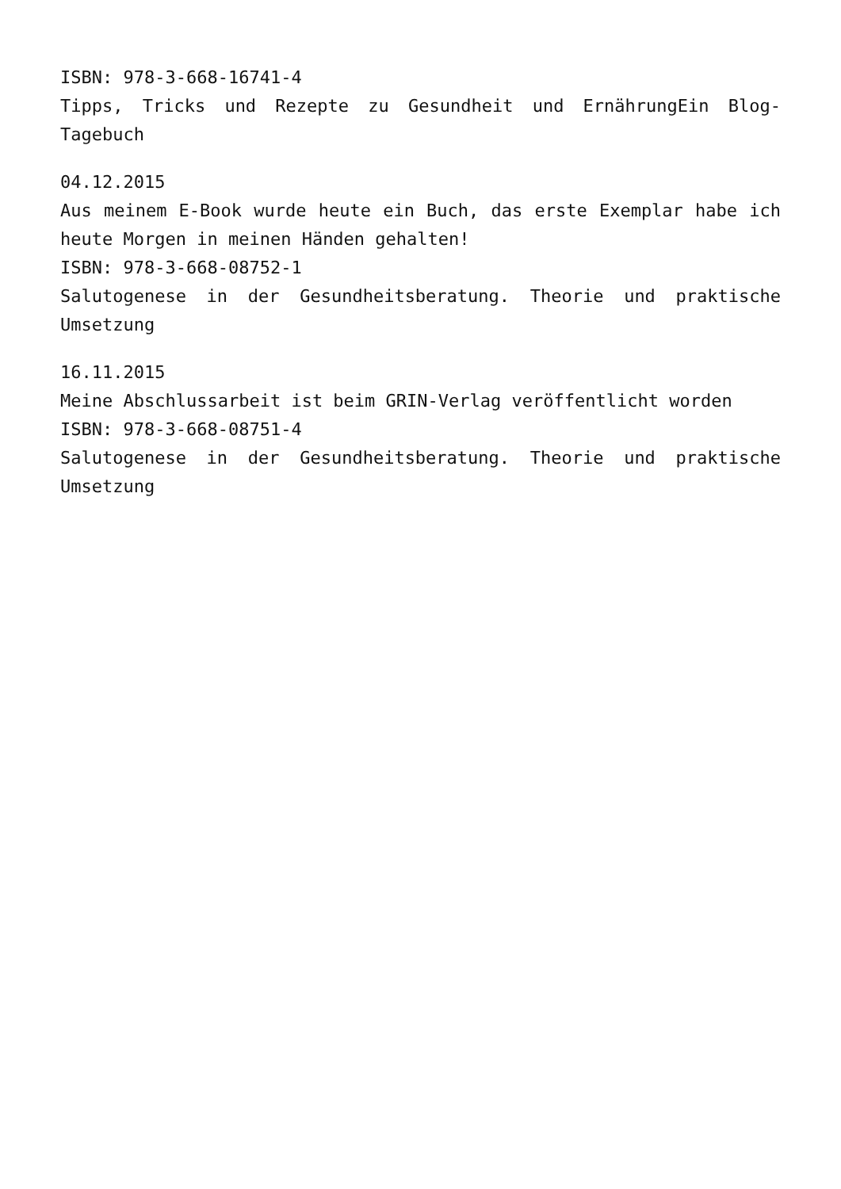ISBN: 978-3-668-16741-4
Tipps, Tricks und Rezepte zu Gesundheit und ErnährungEin Blog-Tagebuch
04.12.2015
Aus meinem E-Book wurde heute ein Buch, das erste Exemplar habe ich heute Morgen in meinen Händen gehalten!
ISBN: 978-3-668-08752-1
Salutogenese in der Gesundheitsberatung. Theorie und praktische Umsetzung
16.11.2015
Meine Abschlussarbeit ist beim GRIN-Verlag veröffentlicht worden
ISBN: 978-3-668-08751-4
Salutogenese in der Gesundheitsberatung. Theorie und praktische Umsetzung